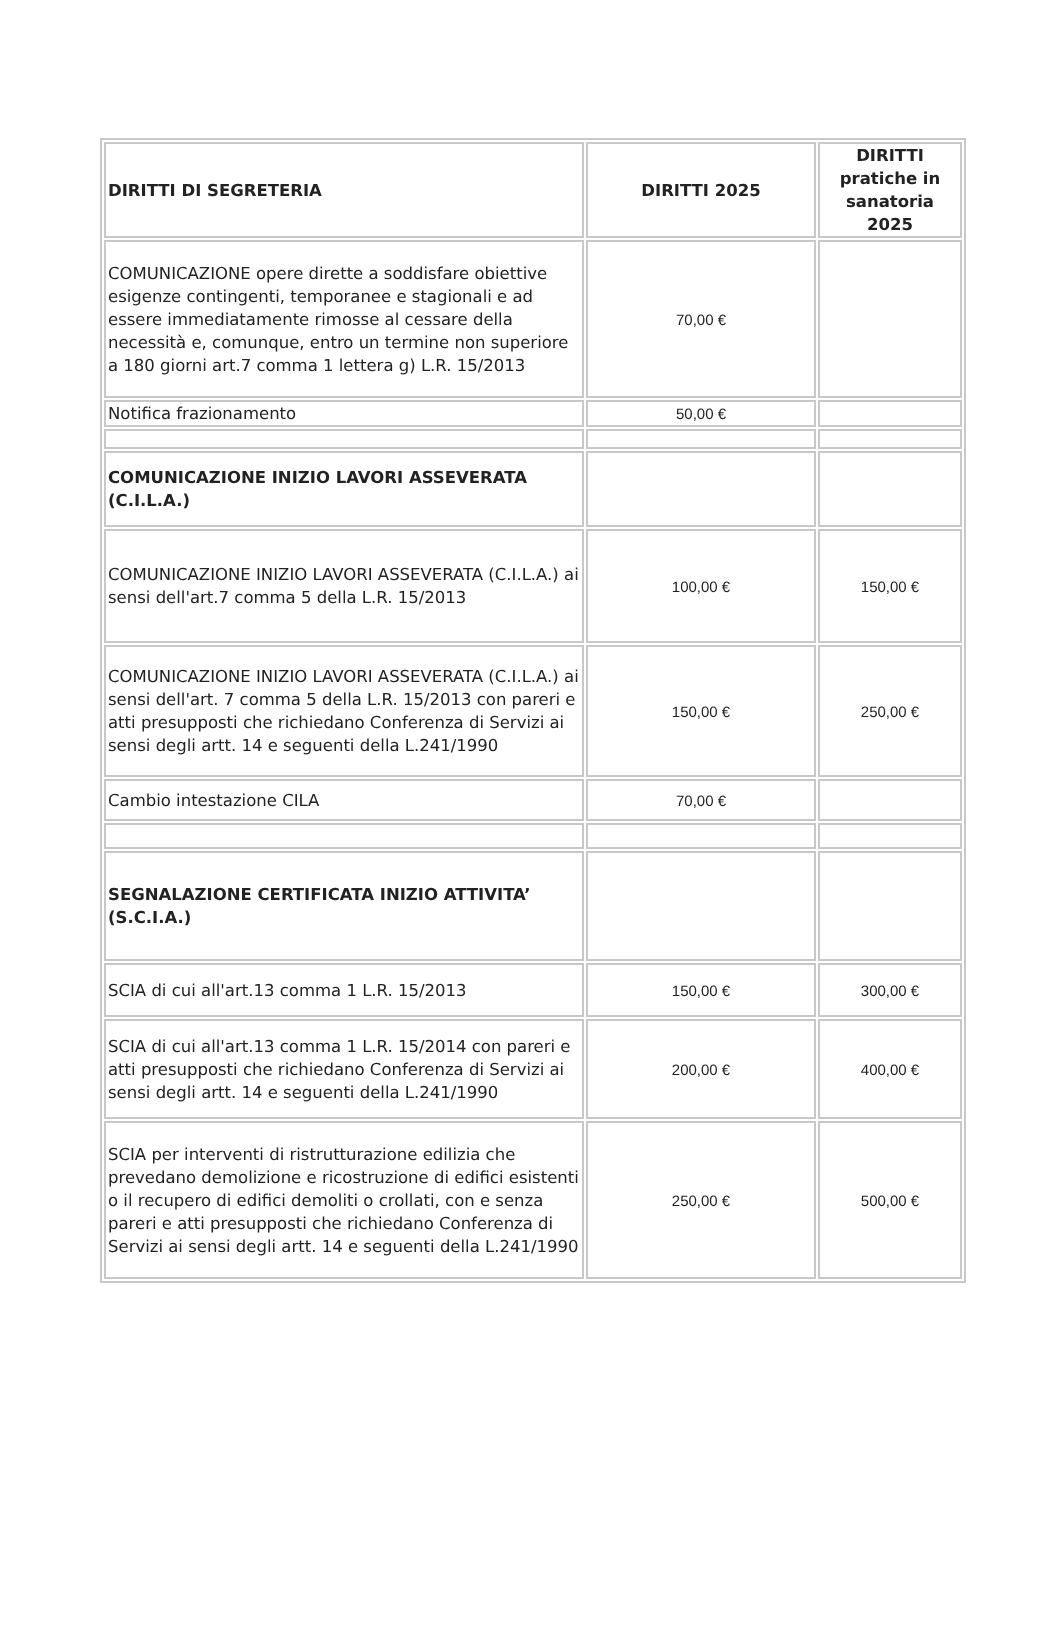| DIRITTI DI SEGRETERIA | DIRITTI 2025 | DIRITTI pratiche in sanatoria 2025 |
| --- | --- | --- |
| COMUNICAZIONE opere dirette a soddisfare obiettive esigenze contingenti, temporanee e stagionali e ad essere immediatamente rimosse al cessare della necessità e, comunque, entro un termine non superiore a 180 giorni art.7 comma 1 lettera g) L.R. 15/2013 | 70,00 € | |
| Notifica frazionamento | 50,00 € | |
| COMUNICAZIONE INIZIO LAVORI ASSEVERATA (C.I.L.A.) | | |
| COMUNICAZIONE INIZIO LAVORI ASSEVERATA (C.I.L.A.) ai sensi dell'art.7 comma 5 della L.R. 15/2013 | 100,00 € | 150,00 € |
| COMUNICAZIONE INIZIO LAVORI ASSEVERATA (C.I.L.A.) ai sensi dell'art. 7 comma 5 della L.R. 15/2013 con pareri e atti presupposti che richiedano Conferenza di Servizi ai sensi degli artt. 14 e seguenti della L.241/1990 | 150,00 € | 250,00 € |
| Cambio intestazione CILA | 70,00 € | |
| SEGNALAZIONE CERTIFICATA INIZIO ATTIVITA’ (S.C.I.A.) | | |
| SCIA di cui all'art.13 comma 1 L.R. 15/2013 | 150,00 € | 300,00 € |
| SCIA di cui all'art.13 comma 1 L.R. 15/2014 con pareri e atti presupposti che richiedano Conferenza di Servizi ai sensi degli artt. 14 e seguenti della L.241/1990 | 200,00 € | 400,00 € |
| SCIA per interventi di ristrutturazione edilizia che prevedano demolizione e ricostruzione di edifici esistenti o il recupero di edifici demoliti o crollati, con e senza pareri e atti presupposti che richiedano Conferenza di Servizi ai sensi degli artt. 14 e seguenti della L.241/1990 | 250,00 € | 500,00 € |